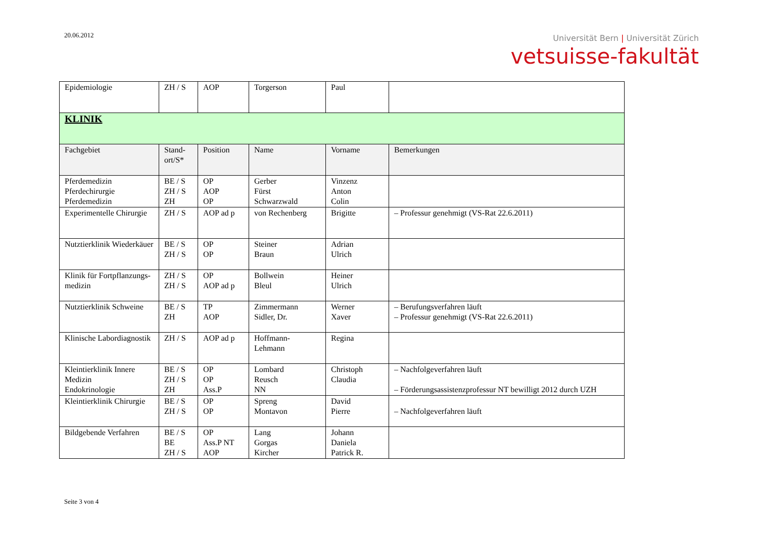20.06.2012
Universität Bern | Universität Zürich
vetsuisse-fakultät
| Epidemiologie | ZH / S | AOP | Torgerson | Paul | |
| KLINIK | | | | | |
| Fachgebiet | Stand- ort/S* | Position | Name | Vorname | Bemerkungen |
| Pferdemedizin Pferdechirurgie Pferdemedizin | BE / S ZH / S ZH | OP AOP OP | Gerber Fürst Schwarzwald | Vinzenz Anton Colin | |
| Experimentelle Chirurgie | ZH / S | AOP ad p | von Rechenberg | Brigitte | – Professur genehmigt (VS-Rat 22.6.2011) |
| Nutztierklinik Wiederkäuer | BE / S ZH / S | OP OP | Steiner Braun | Adrian Ulrich | |
| Klinik für Fortpflanzungs-medizin | ZH / S ZH / S | OP AOP ad p | Bollwein Bleul | Heiner Ulrich | |
| Nutztierklinik Schweine | BE / S ZH | TP AOP | Zimmermann Sidler, Dr. | Werner Xaver | – Berufungsverfahren läuft – Professur genehmigt (VS-Rat 22.6.2011) |
| Klinische Labordiagnostik | ZH / S | AOP ad p | Hoffmann-Lehmann | Regina | |
| Kleintierklinik Innere Medizin Endokrinologie | BE / S ZH / S ZH | OP OP Ass.P | Lombard Reusch NN | Christoph Claudia | – Nachfolgeverfahren läuft – Förderungsassistenzprofessur NT bewilligt 2012 durch UZH |
| Kleintierklinik Chirurgie | BE / S ZH / S | OP OP | Spreng Montavon | David Pierre | – Nachfolgeverfahren läuft |
| Bildgebende Verfahren | BE / S BE ZH / S | OP Ass.P NT AOP | Lang Gorgas Kircher | Johann Daniela Patrick R. | |
Seite 3 von 4